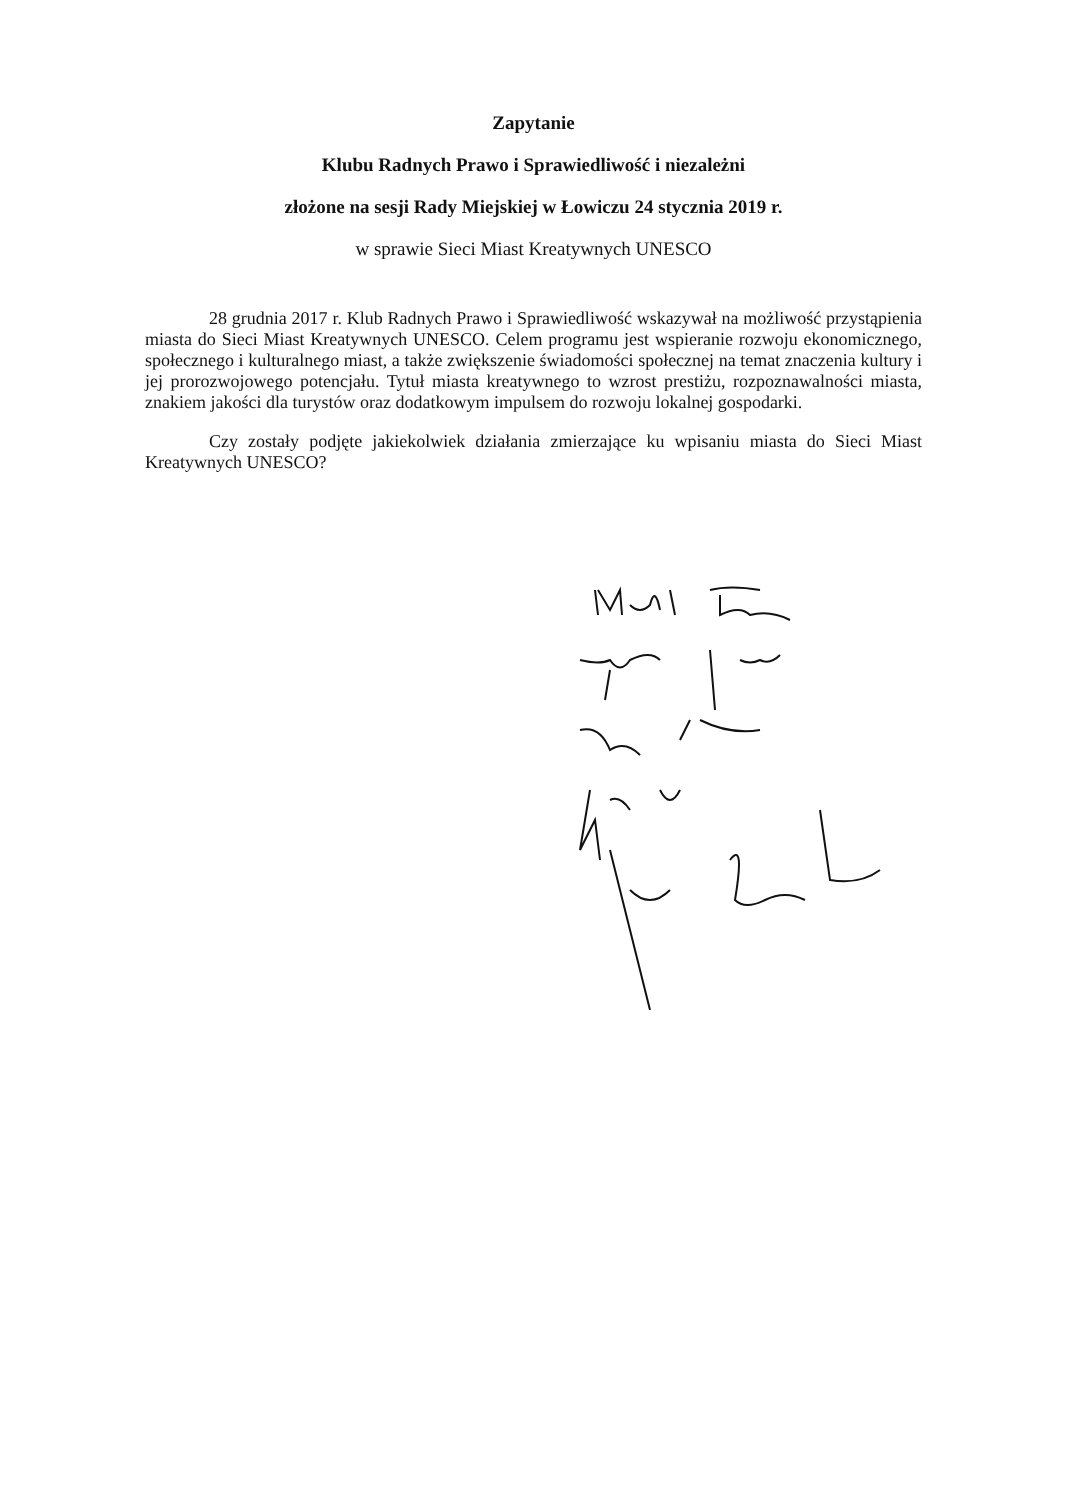Zapytanie
Klubu Radnych Prawo i Sprawiedliwość i niezależni
złożone na sesji Rady Miejskiej w Łowiczu 24 stycznia 2019 r.
w sprawie Sieci Miast Kreatywnych UNESCO
28 grudnia 2017 r. Klub Radnych Prawo i Sprawiedliwość wskazywał na możliwość przystąpienia miasta do Sieci Miast Kreatywnych UNESCO. Celem programu jest wspieranie rozwoju ekonomicznego, społecznego i kulturalnego miast, a także zwiększenie świadomości społecznej na temat znaczenia kultury i jej prorozwojowego potencjału. Tytuł miasta kreatywnego to wzrost prestiżu, rozpoznawalności miasta, znakiem jakości dla turystów oraz dodatkowym impulsem do rozwoju lokalnej gospodarki.
Czy zostały podjęte jakiekolwiek działania zmierzające ku wpisaniu miasta do Sieci Miast Kreatywnych UNESCO?